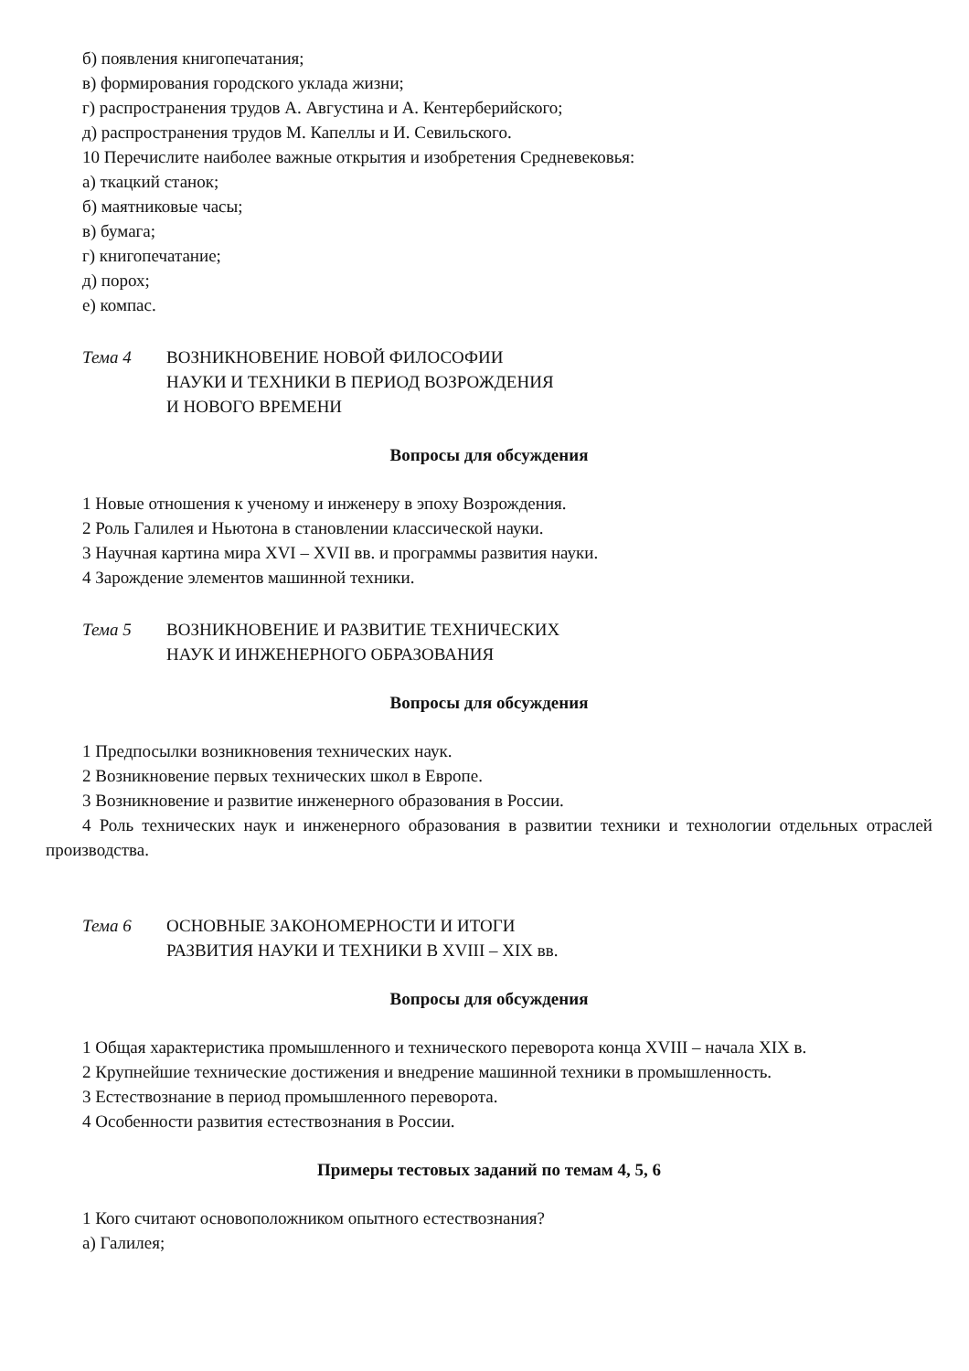б) появления книгопечатания;
в) формирования городского уклада жизни;
г) распространения трудов А. Августина и А. Кентерберийского;
д) распространения трудов М. Капеллы и И. Севильского.
10 Перечислите наиболее важные открытия и изобретения Средневековья:
а) ткацкий станок;
б) маятниковые часы;
в) бумага;
г) книгопечатание;
д) порох;
е) компас.
Тема 4 ВОЗНИКНОВЕНИЕ НОВОЙ ФИЛОСОФИИ
НАУКИ И ТЕХНИКИ В ПЕРИОД ВОЗРОЖДЕНИЯ
И НОВОГО ВРЕМЕНИ
Вопросы для обсуждения
1 Новые отношения к ученому и инженеру в эпоху Возрождения.
2 Роль Галилея и Ньютона в становлении классической науки.
3 Научная картина мира XVI – XVII вв. и программы развития науки.
4 Зарождение элементов машинной техники.
Тема 5 ВОЗНИКНОВЕНИЕ И РАЗВИТИЕ ТЕХНИЧЕСКИХ
НАУК И ИНЖЕНЕРНОГО ОБРАЗОВАНИЯ
Вопросы для обсуждения
1 Предпосылки возникновения технических наук.
2 Возникновение первых технических школ в Европе.
3 Возникновение и развитие инженерного образования в России.
4 Роль технических наук и инженерного образования в развитии техники и технологии отдельных отраслей производства.
Тема 6 ОСНОВНЫЕ ЗАКОНОМЕРНОСТИ И ИТОГИ
РАЗВИТИЯ НАУКИ И ТЕХНИКИ В XVIII – XIX вв.
Вопросы для обсуждения
1 Общая характеристика промышленного и технического переворота конца XVIII – начала XIX в.
2 Крупнейшие технические достижения и внедрение машинной техники в промышленность.
3 Естествознание в период промышленного переворота.
4 Особенности развития естествознания в России.
Примеры тестовых заданий по темам 4, 5, 6
1 Кого считают основоположником опытного естествознания?
а) Галилея;